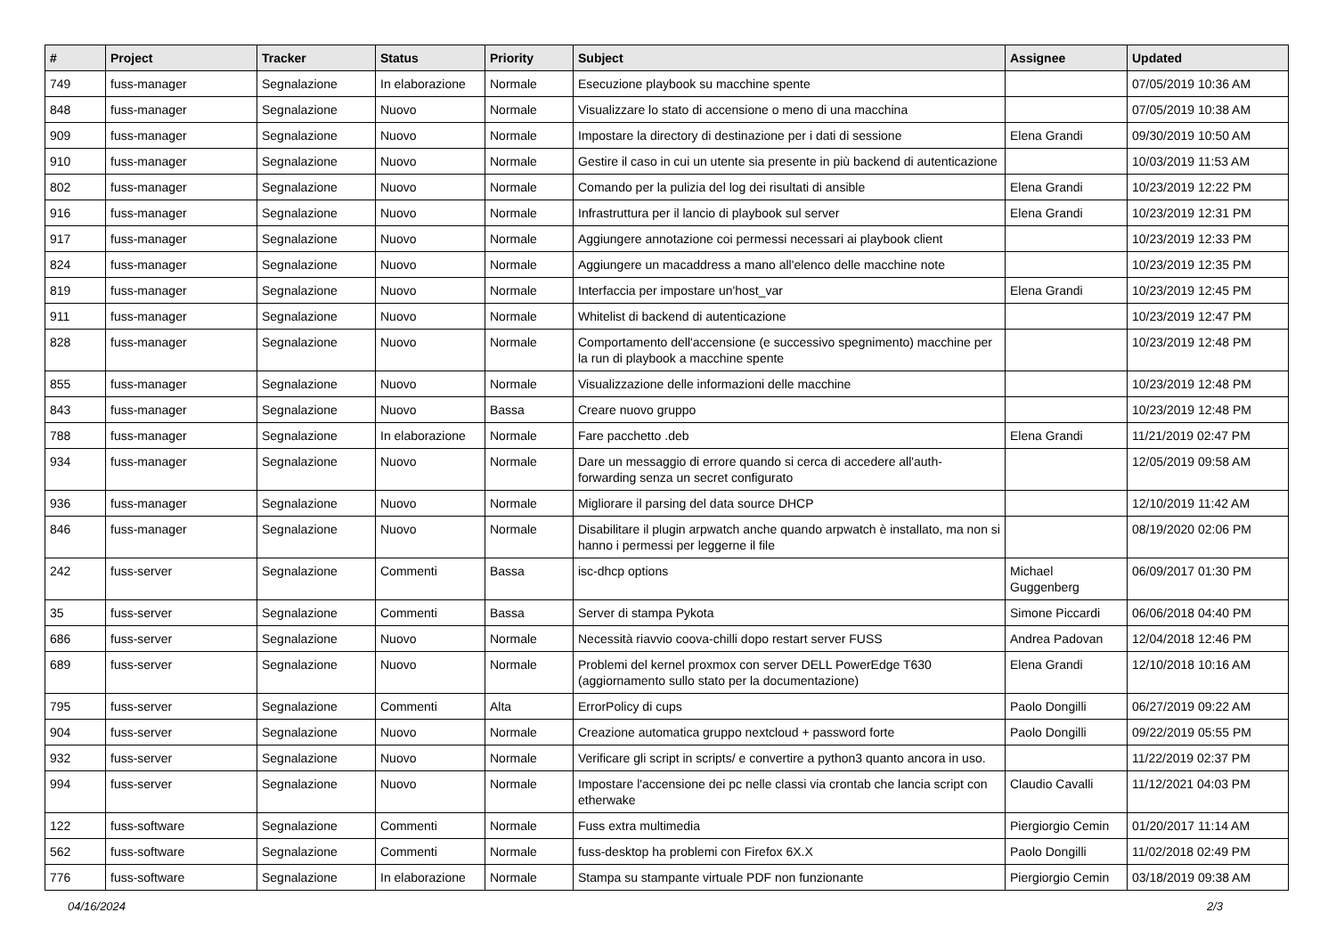| # | Project | Tracker | Status | Priority | Subject | Assignee | Updated |
| --- | --- | --- | --- | --- | --- | --- | --- |
| 749 | fuss-manager | Segnalazione | In elaborazione | Normale | Esecuzione playbook su macchine spente | | 07/05/2019 10:36 AM |
| 848 | fuss-manager | Segnalazione | Nuovo | Normale | Visualizzare lo stato di accensione o meno di una macchina | | 07/05/2019 10:38 AM |
| 909 | fuss-manager | Segnalazione | Nuovo | Normale | Impostare la directory di destinazione per i dati di sessione | Elena Grandi | 09/30/2019 10:50 AM |
| 910 | fuss-manager | Segnalazione | Nuovo | Normale | Gestire il caso in cui un utente sia presente in più backend di autenticazione | | 10/03/2019 11:53 AM |
| 802 | fuss-manager | Segnalazione | Nuovo | Normale | Comando per la pulizia del log dei risultati di ansible | Elena Grandi | 10/23/2019 12:22 PM |
| 916 | fuss-manager | Segnalazione | Nuovo | Normale | Infrastruttura per il lancio di playbook sul server | Elena Grandi | 10/23/2019 12:31 PM |
| 917 | fuss-manager | Segnalazione | Nuovo | Normale | Aggiungere annotazione coi permessi necessari ai playbook client | | 10/23/2019 12:33 PM |
| 824 | fuss-manager | Segnalazione | Nuovo | Normale | Aggiungere un macaddress a mano all'elenco delle macchine note | | 10/23/2019 12:35 PM |
| 819 | fuss-manager | Segnalazione | Nuovo | Normale | Interfaccia per impostare un'host_var | Elena Grandi | 10/23/2019 12:45 PM |
| 911 | fuss-manager | Segnalazione | Nuovo | Normale | Whitelist di backend di autenticazione | | 10/23/2019 12:47 PM |
| 828 | fuss-manager | Segnalazione | Nuovo | Normale | Comportamento dell'accensione (e successivo spegnimento) macchine per la run di playbook a macchine spente | | 10/23/2019 12:48 PM |
| 855 | fuss-manager | Segnalazione | Nuovo | Normale | Visualizzazione delle informazioni delle macchine | | 10/23/2019 12:48 PM |
| 843 | fuss-manager | Segnalazione | Nuovo | Bassa | Creare nuovo gruppo | | 10/23/2019 12:48 PM |
| 788 | fuss-manager | Segnalazione | In elaborazione | Normale | Fare pacchetto .deb | Elena Grandi | 11/21/2019 02:47 PM |
| 934 | fuss-manager | Segnalazione | Nuovo | Normale | Dare un messaggio di errore quando si cerca di accedere all'auth-forwarding senza un secret configurato | | 12/05/2019 09:58 AM |
| 936 | fuss-manager | Segnalazione | Nuovo | Normale | Migliorare il parsing del data source DHCP | | 12/10/2019 11:42 AM |
| 846 | fuss-manager | Segnalazione | Nuovo | Normale | Disabilitare il plugin arpwatch anche quando arpwatch è installato, ma non si hanno i permessi per leggerne il file | | 08/19/2020 02:06 PM |
| 242 | fuss-server | Segnalazione | Commenti | Bassa | isc-dhcp options | Michael Guggenberg | 06/09/2017 01:30 PM |
| 35 | fuss-server | Segnalazione | Commenti | Bassa | Server di stampa Pykota | Simone Piccardi | 06/06/2018 04:40 PM |
| 686 | fuss-server | Segnalazione | Nuovo | Normale | Necessità riavvio coova-chilli dopo restart server FUSS | Andrea Padovan | 12/04/2018 12:46 PM |
| 689 | fuss-server | Segnalazione | Nuovo | Normale | Problemi del kernel proxmox con server DELL PowerEdge T630 (aggiornamento sullo stato per la documentazione) | Elena Grandi | 12/10/2018 10:16 AM |
| 795 | fuss-server | Segnalazione | Commenti | Alta | ErrorPolicy di cups | Paolo Dongilli | 06/27/2019 09:22 AM |
| 904 | fuss-server | Segnalazione | Nuovo | Normale | Creazione automatica gruppo nextcloud + password forte | Paolo Dongilli | 09/22/2019 05:55 PM |
| 932 | fuss-server | Segnalazione | Nuovo | Normale | Verificare gli script in scripts/ e convertire a python3 quanto ancora in uso. | | 11/22/2019 02:37 PM |
| 994 | fuss-server | Segnalazione | Nuovo | Normale | Impostare l'accensione dei pc nelle classi via crontab che lancia script con etherwake | Claudio Cavalli | 11/12/2021 04:03 PM |
| 122 | fuss-software | Segnalazione | Commenti | Normale | Fuss extra multimedia | Piergiorgio Cemin | 01/20/2017 11:14 AM |
| 562 | fuss-software | Segnalazione | Commenti | Normale | fuss-desktop ha problemi con Firefox 6X.X | Paolo Dongilli | 11/02/2018 02:49 PM |
| 776 | fuss-software | Segnalazione | In elaborazione | Normale | Stampa su stampante virtuale PDF non funzionante | Piergiorgio Cemin | 03/18/2019 09:38 AM |
04/16/2024 2/3